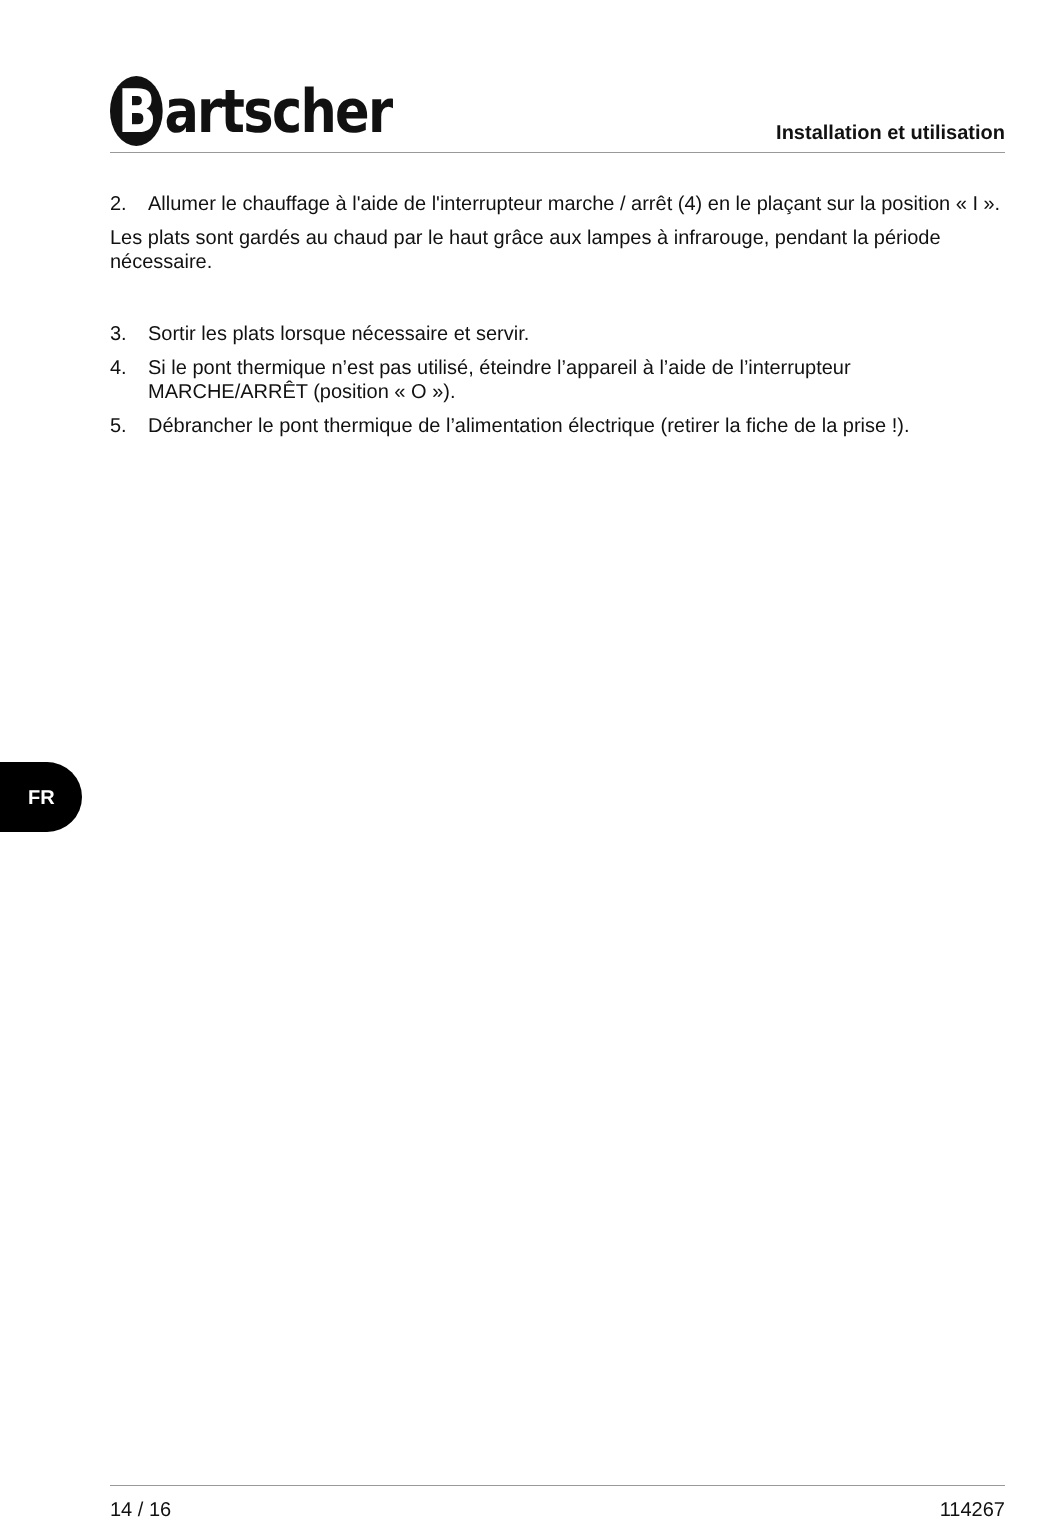Bartscher
Installation et utilisation
2. Allumer le chauffage à l'aide de l'interrupteur marche / arrêt (4) en le plaçant sur la position « I ».
Les plats sont gardés au chaud par le haut grâce aux lampes à infrarouge, pendant la période nécessaire.
3. Sortir les plats lorsque nécessaire et servir.
4. Si le pont thermique n’est pas utilisé, éteindre l’appareil à l’aide de l’interrupteur MARCHE/ARRÊT (position « O »).
5. Débrancher le pont thermique de l’alimentation électrique (retirer la fiche de la prise !).
FR
14 / 16 114267